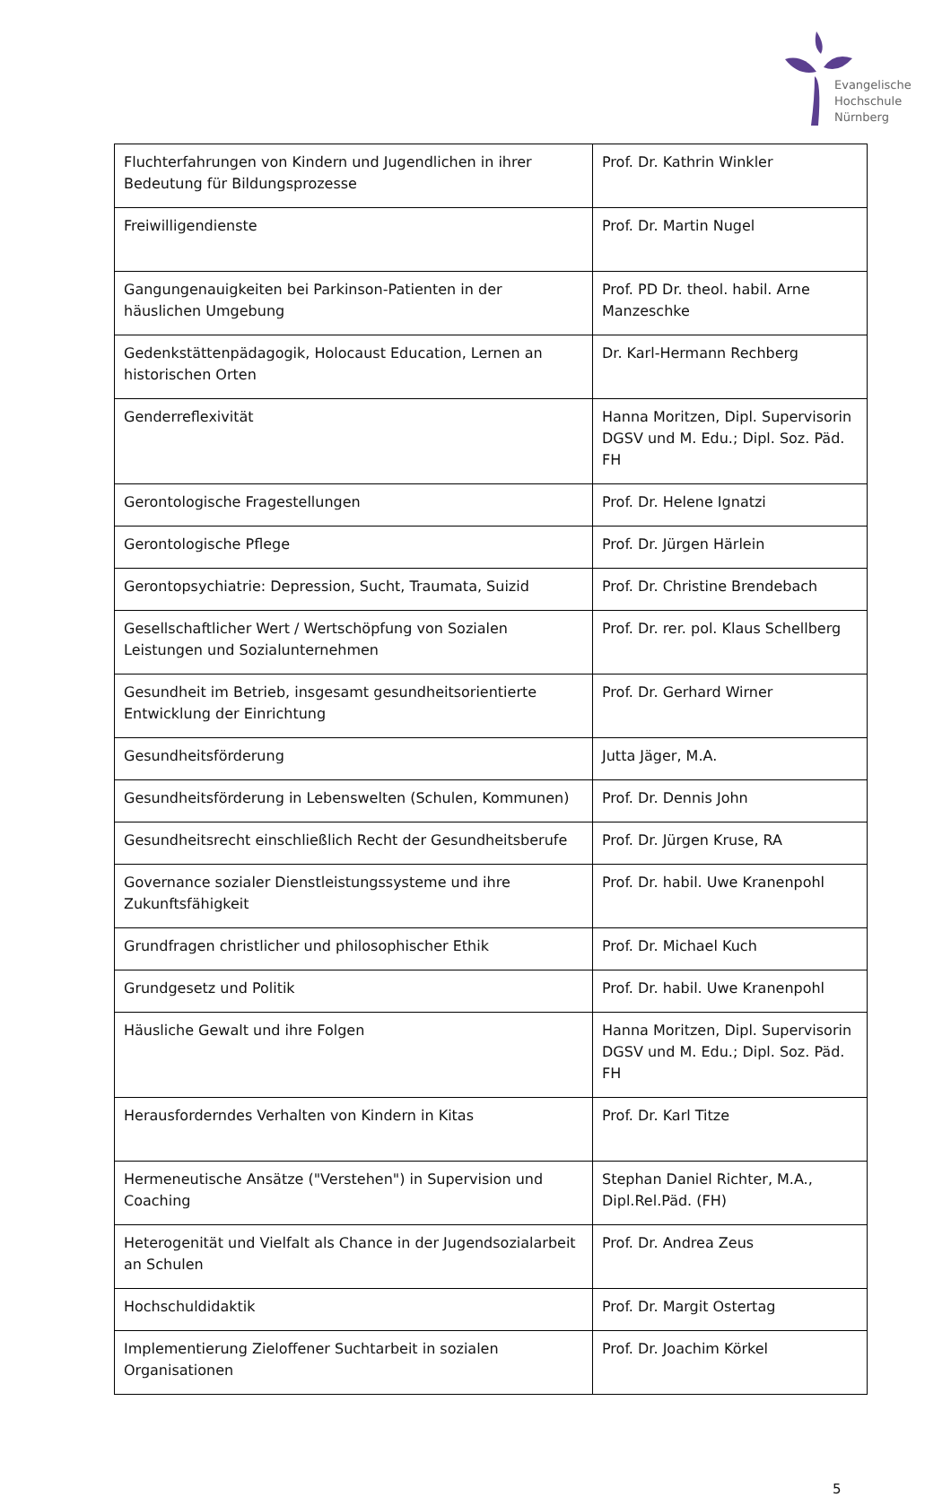Evangelische
Hochschule
Nürnberg
| Fluchterfahrungen von Kindern und Jugendlichen in ihrer Bedeutung für Bildungsprozesse | Prof. Dr. Kathrin Winkler |
| Freiwilligendienste | Prof. Dr. Martin Nugel |
| Gangungenauigkeiten bei Parkinson-Patienten in der häuslichen Umgebung | Prof. PD Dr. theol. habil. Arne Manzeschke |
| Gedenkstättenpädagogik, Holocaust Education, Lernen an historischen Orten | Dr. Karl-Hermann Rechberg |
| Genderreflexivität | Hanna Moritzen, Dipl. Supervisorin DGSV und M. Edu.; Dipl. Soz. Päd. FH |
| Gerontologische Fragestellungen | Prof. Dr. Helene Ignatzi |
| Gerontologische Pflege | Prof. Dr. Jürgen Härlein |
| Gerontopsychiatrie: Depression, Sucht, Traumata, Suizid | Prof. Dr. Christine Brendebach |
| Gesellschaftlicher Wert / Wertschöpfung von Sozialen Leistungen und Sozialunternehmen | Prof. Dr. rer. pol. Klaus Schellberg |
| Gesundheit im Betrieb, insgesamt gesundheitsorientierte Entwicklung der Einrichtung | Prof. Dr. Gerhard Wirner |
| Gesundheitsförderung | Jutta Jäger, M.A. |
| Gesundheitsförderung in Lebenswelten (Schulen, Kommunen) | Prof. Dr. Dennis John |
| Gesundheitsrecht einschließlich Recht der Gesundheitsberufe | Prof. Dr. Jürgen Kruse, RA |
| Governance sozialer Dienstleistungssysteme und ihre Zukunftsfähigkeit | Prof. Dr. habil. Uwe Kranenpohl |
| Grundfragen christlicher und philosophischer Ethik | Prof. Dr. Michael Kuch |
| Grundgesetz und Politik | Prof. Dr. habil. Uwe Kranenpohl |
| Häusliche Gewalt und ihre Folgen | Hanna Moritzen, Dipl. Supervisorin DGSV und M. Edu.; Dipl. Soz. Päd. FH |
| Herausforderndes Verhalten von Kindern in Kitas | Prof. Dr. Karl Titze |
| Hermeneutische Ansätze ("Verstehen") in Supervision und Coaching | Stephan Daniel Richter, M.A., Dipl.Rel.Päd. (FH) |
| Heterogenität und Vielfalt als Chance in der Jugendsozialarbeit an Schulen | Prof. Dr. Andrea Zeus |
| Hochschuldidaktik | Prof. Dr. Margit Ostertag |
| Implementierung Zieloffener Suchtarbeit in sozialen Organisationen | Prof. Dr. Joachim Körkel |
5